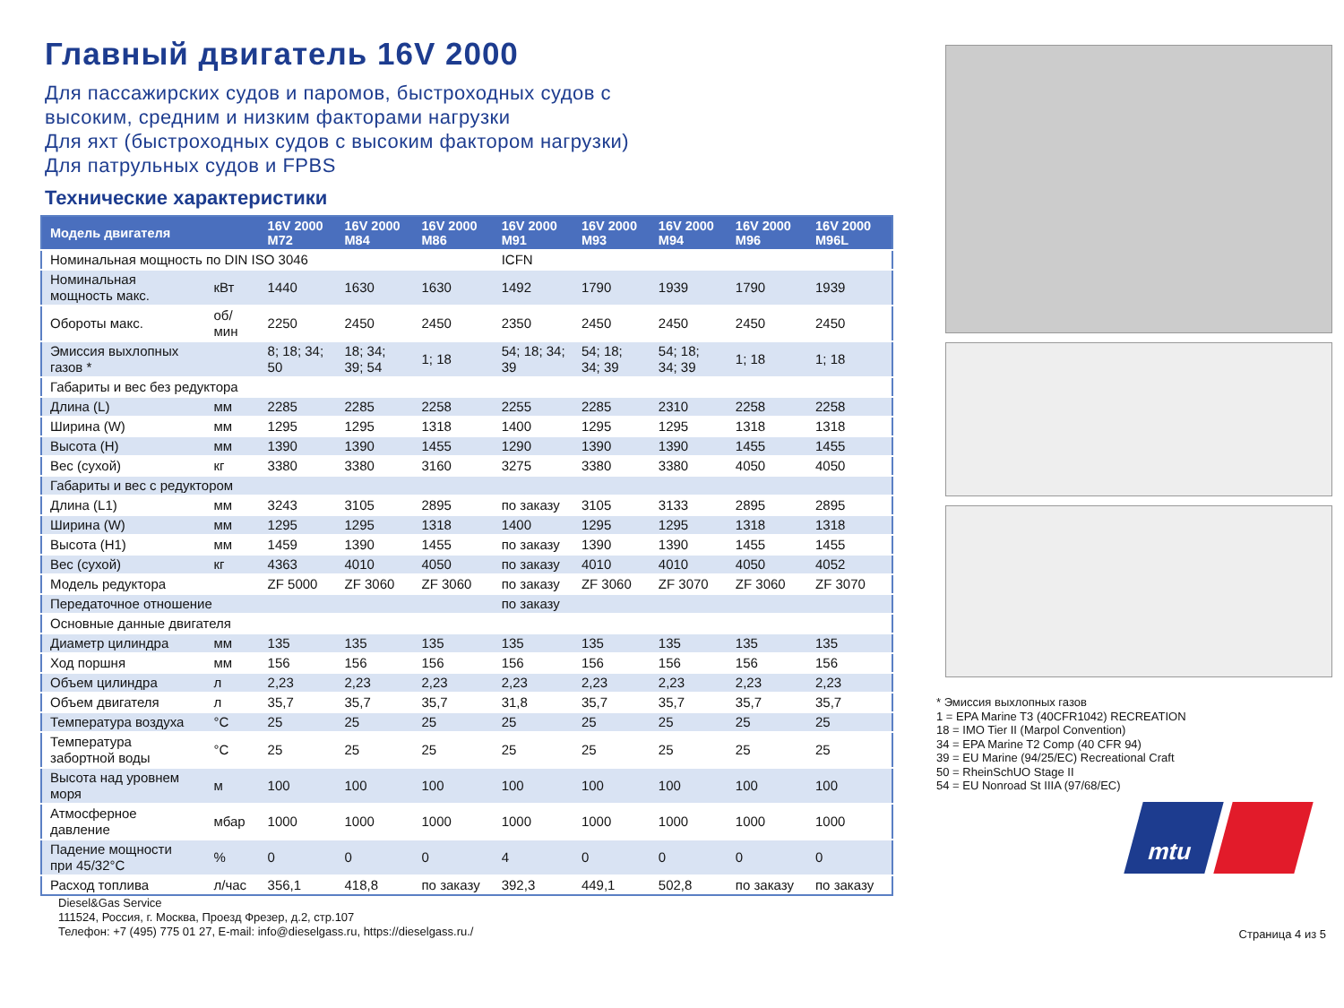Главный двигатель 16V 2000
Для пассажирских судов и паромов, быстроходных судов с
высоким, средним и низким факторами нагрузки
Для яхт (быстроходных судов с высоким фактором нагрузки)
Для патрульных судов и FPBS
Технические характеристики
| Модель двигателя | | 16V 2000 M72 | 16V 2000 M84 | 16V 2000 M86 | 16V 2000 M91 | 16V 2000 M93 | 16V 2000 M94 | 16V 2000 M96 | 16V 2000 M96L |
| --- | --- | --- | --- | --- | --- | --- | --- | --- | --- |
| Номинальная мощность по DIN ISO 3046 | | | | | ICFN | | | | |
| Номинальная мощность макс. | кВт | 1440 | 1630 | 1630 | 1492 | 1790 | 1939 | 1790 | 1939 |
| Обороты макс. | об/мин | 2250 | 2450 | 2450 | 2350 | 2450 | 2450 | 2450 | 2450 |
| Эмиссия выхлопных газов * | | 8; 18; 34; 50 | 18; 34; 39; 54 | 1; 18 | 54; 18; 34; 39 | 54; 18; 34; 39 | 54; 18; 34; 39 | 1; 18 | 1; 18 |
| Габариты и вес без редуктора | | | | | | | | | |
| Длина (L) | мм | 2285 | 2285 | 2258 | 2255 | 2285 | 2310 | 2258 | 2258 |
| Ширина (W) | мм | 1295 | 1295 | 1318 | 1400 | 1295 | 1295 | 1318 | 1318 |
| Высота (H) | мм | 1390 | 1390 | 1455 | 1290 | 1390 | 1390 | 1455 | 1455 |
| Вес (сухой) | кг | 3380 | 3380 | 3160 | 3275 | 3380 | 3380 | 4050 | 4050 |
| Габариты и вес с редуктором | | | | | | | | | |
| Длина (L1) | мм | 3243 | 3105 | 2895 | по заказу | 3105 | 3133 | 2895 | 2895 |
| Ширина (W) | мм | 1295 | 1295 | 1318 | 1400 | 1295 | 1295 | 1318 | 1318 |
| Высота (H1) | мм | 1459 | 1390 | 1455 | по заказу | 1390 | 1390 | 1455 | 1455 |
| Вес (сухой) | кг | 4363 | 4010 | 4050 | по заказу | 4010 | 4010 | 4050 | 4052 |
| Модель редуктора | | ZF 5000 | ZF 3060 | ZF 3060 | по заказу | ZF 3060 | ZF 3070 | ZF 3060 | ZF 3070 |
| Передаточное отношение | | | | | по заказу | | | | |
| Основные данные двигателя | | | | | | | | | |
| Диаметр цилиндра | мм | 135 | 135 | 135 | 135 | 135 | 135 | 135 | 135 |
| Ход поршня | мм | 156 | 156 | 156 | 156 | 156 | 156 | 156 | 156 |
| Объем цилиндра | л | 2,23 | 2,23 | 2,23 | 2,23 | 2,23 | 2,23 | 2,23 | 2,23 |
| Объем двигателя | л | 35,7 | 35,7 | 35,7 | 31,8 | 35,7 | 35,7 | 35,7 | 35,7 |
| Температура воздуха | °C | 25 | 25 | 25 | 25 | 25 | 25 | 25 | 25 |
| Температура забортной воды | °C | 25 | 25 | 25 | 25 | 25 | 25 | 25 | 25 |
| Высота над уровнем моря | м | 100 | 100 | 100 | 100 | 100 | 100 | 100 | 100 |
| Атмосферное давление | мбар | 1000 | 1000 | 1000 | 1000 | 1000 | 1000 | 1000 | 1000 |
| Падение мощности при 45/32°C | % | 0 | 0 | 0 | 4 | 0 | 0 | 0 | 0 |
| Расход топлива | л/час | 356,1 | 418,8 | по заказу | 392,3 | 449,1 | 502,8 | по заказу | по заказу |
Diesel&Gas Service
111524, Россия, г. Москва, Проезд Фрезер, д.2, стр.107
Телефон: +7 (495) 775 01 27, E-mail: info@dieselgass.ru, https://dieselgass.ru./
* Эмиссия выхлопных газов
1 = EPA Marine T3 (40CFR1042) RECREATION
18 = IMO Tier II (Marpol Convention)
34 = EPA Marine T2 Comp (40 CFR 94)
39 = EU Marine (94/25/EC) Recreational Craft
50 = RheinSchUO Stage II
54 = EU Nonroad St IIIA (97/68/EC)
mtu
Страница 4 из 5